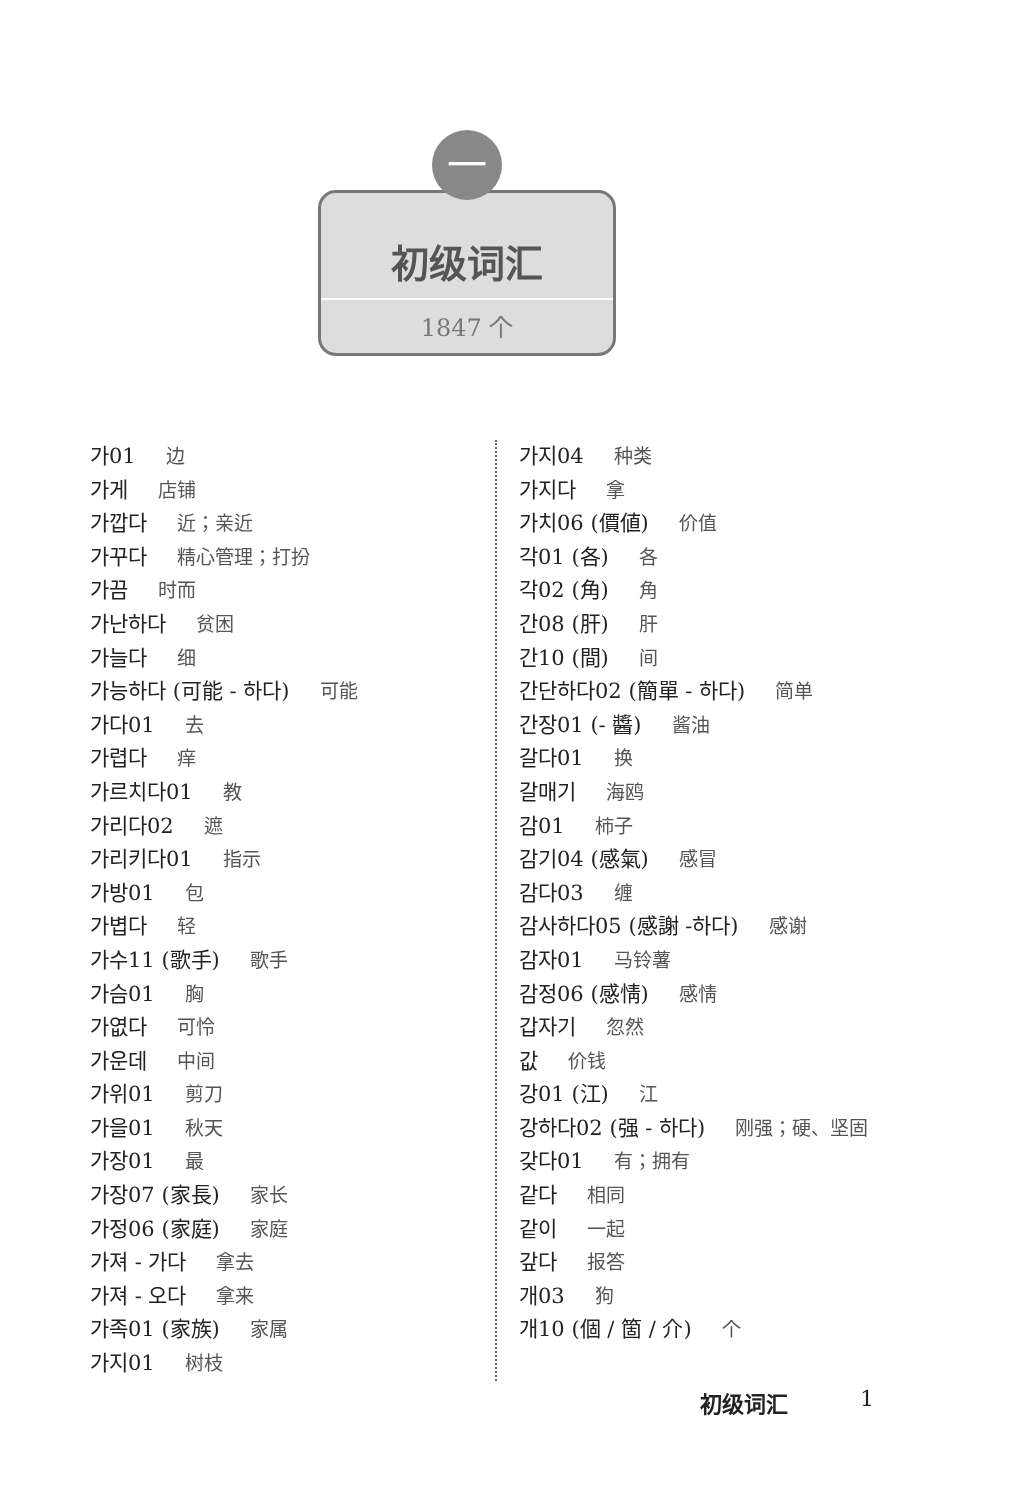初级词汇
1847 个
一
가01 边
가게 店铺
가깝다 近；亲近
가꾸다 精心管理；打扮
가끔 时而
가난하다 贫困
가늘다 细
가능하다 (可能 - 하다) 可能
가다01 去
가렵다 痒
가르치다01 教
가리다02 遮
가리키다01 指示
가방01 包
가볍다 轻
가수11 (歌手) 歌手
가슴01 胸
가엾다 可怜
가운데 中间
가위01 剪刀
가을01 秋天
가장01 最
가장07 (家長) 家长
가정06 (家庭) 家庭
가져 - 가다 拿去
가져 - 오다 拿来
가족01 (家族) 家属
가지01 树枝
가지04 种类
가지다 拿
가치06 (價値) 价值
각01 (各) 各
각02 (角) 角
간08 (肝) 肝
간10 (間) 间
간단하다02 (簡單 - 하다) 简单
간장01 (- 醬) 酱油
갈다01 换
갈매기 海鸥
감01 柿子
감기04 (感氣) 感冒
감다03 缠
감사하다05 (感謝 -하다) 感谢
감자01 马铃薯
감정06 (感情) 感情
갑자기 忽然
값 价钱
강01 (江) 江
강하다02 (强 - 하다) 刚强；硬、坚固
갖다01 有；拥有
같다 相同
같이 一起
갚다 报答
개03 狗
개10 (個 / 箇 / 介) 个
初级词汇 1